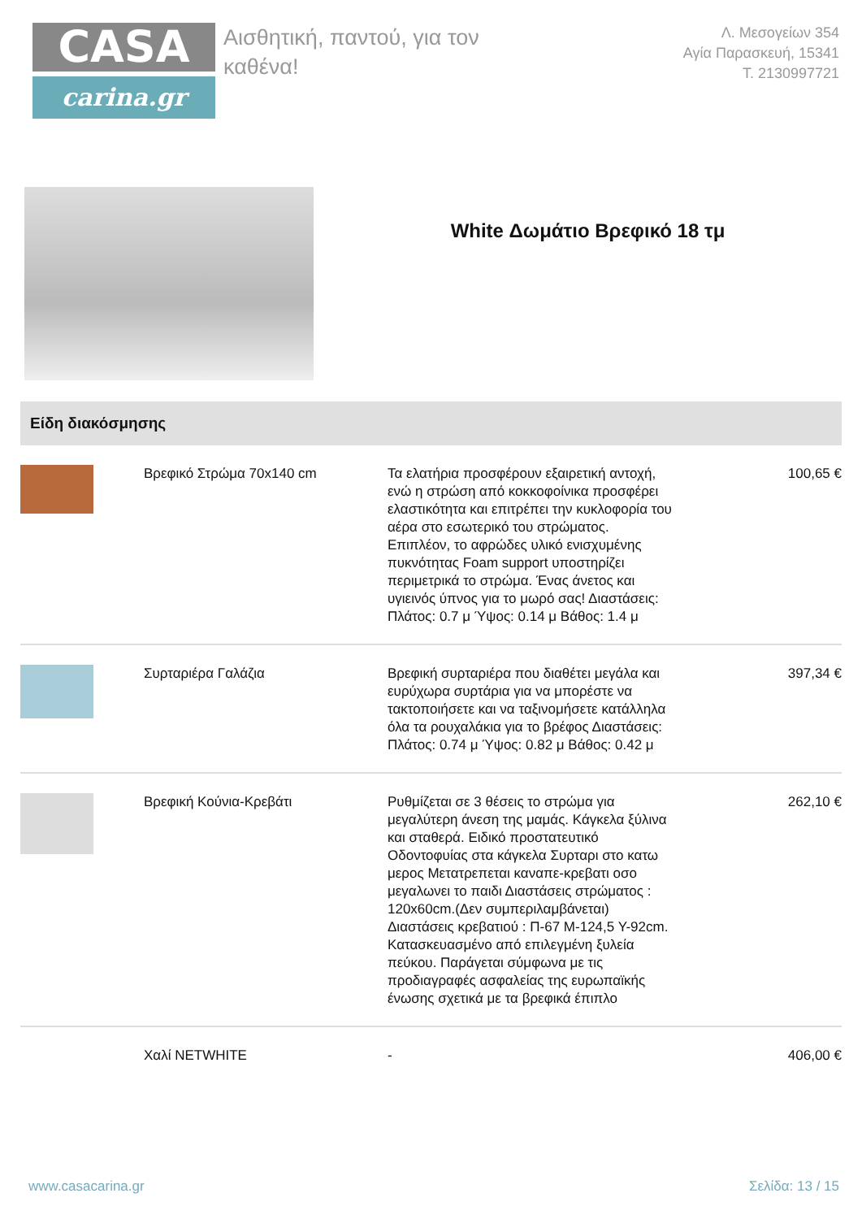CASA
carina.gr
Αισθητική, παντού, για τον καθένα!
Λ. Μεσογείων 354
Αγία Παρασκευή, 15341
T. 2130997721
White Δωμάτιο Βρεφικό 18 τμ
Είδη διακόσμησης
| | Βρεφικό Στρώμα 70x140 cm | Τα ελατήρια προσφέρουν εξαιρετική αντοχή, ενώ η στρώση από κοκκοφοίνικα προσφέρει ελαστικότητα και επιτρέπει την κυκλοφορία του αέρα στο εσωτερικό του στρώματος. Επιπλέον, το αφρώδες υλικό ενισχυμένης πυκνότητας Foam support υποστηρίζει περιμετρικά το στρώμα. Ένας άνετος και υγιεινός ύπνος για το μωρό σας! Διαστάσεις: Πλάτος: 0.7 μ Ύψος: 0.14 μ Βάθος: 1.4 μ | 100,65 € |
| | Συρταριέρα Γαλάζια | Βρεφική συρταριέρα που διαθέτει μεγάλα και ευρύχωρα συρτάρια για να μπορέστε να τακτοποιήσετε και να ταξινομήσετε κατάλληλα όλα τα ρουχαλάκια για το βρέφος Διαστάσεις: Πλάτος: 0.74 μ Ύψος: 0.82 μ Βάθος: 0.42 μ | 397,34 € |
| | Βρεφική Κούνια-Κρεβάτι | Ρυθμίζεται σε 3 θέσεις το στρώμα για μεγαλύτερη άνεση της μαμάς. Κάγκελα ξύλινα και σταθερά. Ειδικό προστατευτικό Οδοντοφυίας στα κάγκελα Συρταρι στο κατω μερος Μετατρεπεται καναπε-κρεβατι οσο μεγαλωνει το παιδι Διαστάσεις στρώματος : 120x60cm.(Δεν συμπεριλαμβάνεται) Διαστάσεις κρεβατιού : Π-67 Μ-124,5 Υ-92cm. Κατασκευασμένο από επιλεγμένη ξυλεία πεύκου. Παράγεται σύμφωνα με τις προδιαγραφές ασφαλείας της ευρωπαϊκής ένωσης σχετικά με τα βρεφικά έπιπλο | 262,10 € |
| | Χαλί NETWHITE | - | 406,00 € |
www.casacarina.gr Σελίδα: 13 / 15